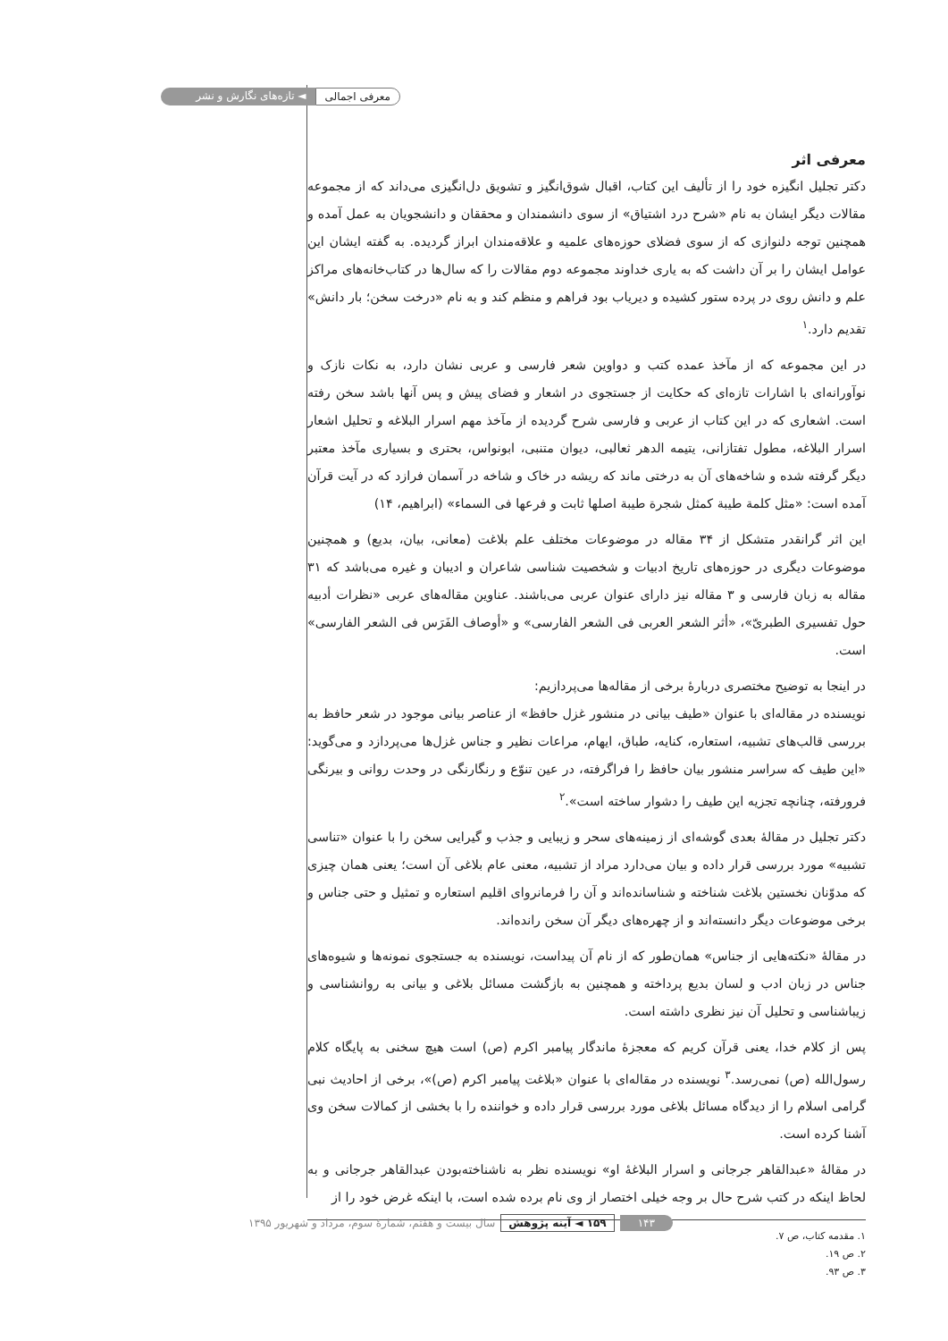معرفی اجمالی ◄ تازه‌های نگارش و نشر
معرفی اثر
دکتر تجلیل انگیزه خود را از تألیف این کتاب، اقبال شوق‌انگیز و تشویق دل‌انگیزی می‌داند که از مجموعه مقالات دیگر ایشان به نام «شرح درد اشتیاق» از سوی دانشمندان و محققان و دانشجویان به عمل آمده و همچنین توجه دلنوازی که از سوی فضلای حوزه‌های علمیه و علاقه‌مندان ابراز گردیده. به گفته ایشان این عوامل ایشان را بر آن داشت که به یاری خداوند مجموعه دوم مقالات را که سال‌ها در کتاب‌خانه‌های مراکز علم و دانش روی در پرده ستور کشیده و دیریاب بود فراهم و منظم کند و به نام «درخت سخن؛ بار دانش» تقدیم دارد.<sup>۱</sup>
در این مجموعه که از مآخذ عمده کتب و دواوین شعر فارسی و عربی نشان دارد، به نکات نازک و نوآورانه‌ای با اشارات تازه‌ای که حکایت از جستجوی در اشعار و فضای پیش و پس آنها باشد سخن رفته است. اشعاری که در این کتاب از عربی و فارسی شرح گردیده از مآخذ مهم اسرار البلاغه و تحلیل اشعار اسرار البلاغه، مطول تفتازانی، یتیمه الدهر ثعالبی، دیوان متنبی، ابونواس، بحتری و بسیاری مآخذ معتبر دیگر گرفته شده و شاخه‌های آن به درختی ماند که ریشه در خاک و شاخه در آسمان فرازد که در آیت قرآن آمده است: «مثل کلمة طیبة کمثل شجرة طیبة اصلها ثابت و فرعها فی السماء» (ابراهیم، ۱۴)
این اثر گرانقدر متشکل از ۳۴ مقاله در موضوعات مختلف علم بلاغت (معانی، بیان، بدیع) و همچنین موضوعات دیگری در حوزه‌های تاریخ ادبیات و شخصیت شناسی شاعران و ادیبان و غیره می‌باشد که ۳۱ مقاله به زبان فارسی و ۳ مقاله نیز دارای عنوان عربی می‌باشند. عناوین مقاله‌های عربی «نظرات أدبیه حول تفسیری الطبریّ»، «أثر الشعر العربی فی الشعر الفارسی» و «أوصاف الفَرَس فی الشعر الفارسی» است.
در اینجا به توضیح مختصری دربارهٔ برخی از مقاله‌ها می‌پردازیم:
نویسنده در مقاله‌ای با عنوان «طیف بیانی در منشور غزل حافظ» از عناصر بیانی موجود در شعر حافظ به بررسی قالب‌های تشبیه، استعاره، کنایه، طباق، ایهام، مراعات نظیر و جناس غزل‌ها می‌پردازد و می‌گوید: «این طیف که سراسر منشور بیان حافظ را فراگرفته، در عین تنوّع و رنگارنگی در وحدت روانی و بیرنگی فرورفته، چنانچه تجزیه این طیف را دشوار ساخته است».<sup>۲</sup>
دکتر تجلیل در مقالهٔ بعدی گوشه‌ای از زمینه‌های سحر و زیبایی و جذب و گیرایی سخن را با عنوان «تناسی تشبیه» مورد بررسی قرار داده و بیان می‌دارد مراد از تشبیه، معنی عام بلاغی آن است؛ یعنی همان چیزی که مدوّنان نخستین بلاغت شناخته و شناسانده‌اند و آن را فرمانروای اقلیم استعاره و تمثیل و حتی جناس و برخی موضوعات دیگر دانسته‌اند و از چهره‌های دیگر آن سخن رانده‌اند.
در مقالهٔ «نکته‌هایی از جناس» همان‌طور که از نام آن پیداست، نویسنده به جستجوی نمونه‌ها و شیوه‌های جناس در زبان ادب و لسان بدیع پرداخته و همچنین به بازگشت مسائل بلاغی و بیانی به روانشناسی و زیباشناسی و تحلیل آن نیز نظری داشته است.
پس از کلام خدا، یعنی قرآن کریم که معجزهٔ ماندگار پیامبر اکرم (ص) است هیچ سخنی به پایگاه کلام رسول‌الله (ص) نمی‌رسد.<sup>۳</sup> نویسنده در مقاله‌ای با عنوان «بلاغت پیامبر اکرم (ص)»، برخی از احادیث نبی گرامی اسلام را از دیدگاه مسائل بلاغی مورد بررسی قرار داده و خواننده را با بخشی از کمالات سخن وی آشنا کرده است.
در مقالهٔ «عبدالقاهر جرجانی و اسرار البلاغهٔ او» نویسنده نظر به ناشناخته‌بودن عبدالقاهر جرجانی و به لحاظ اینکه در کتب شرح حال بر وجه خیلی اختصار از وی نام برده شده است، با اینکه غرض خود را از
۱. مقدمه کتاب، ص ۷.
۲. ص ۱۹.
۳. ص ۹۳.
۱۴۳ ۱۵۹ ◄ آینه پژوهش سال بیست و هفتم، شمارهٔ سوم، مرداد و شهریور ۱۳۹۵